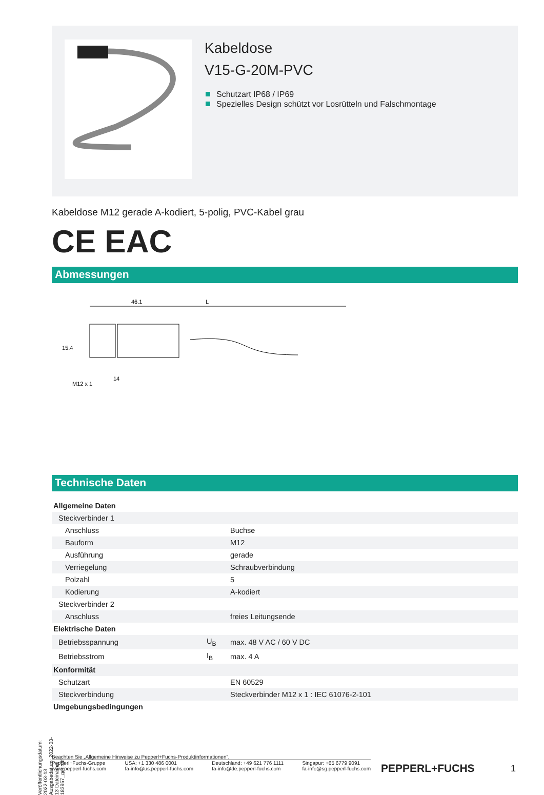Kabeldose
V15-G-20M-PVC
Schutzart IP68 / IP69
Spezielles Design schützt vor Losrütteln und Falschmontage
Kabeldose M12 gerade A-kodiert, 5-polig, PVC-Kabel grau
CE EAC
Abmessungen
46.1
L
15.4
M12 x 1
14
Technische Daten
| Allgemeine Daten | | |
| Steckverbinder 1 | | |
| Anschluss | | Buchse |
| Bauform | | M12 |
| Ausführung | | gerade |
| Verriegelung | | Schraubverbindung |
| Polzahl | | 5 |
| Kodierung | | A-kodiert |
| Steckverbinder 2 | | |
| Anschluss | | freies Leitungsende |
| Elektrische Daten | | |
| Betriebsspannung | U<sub>B</sub> | max. 48 V AC / 60 V DC |
| Betriebsstrom | I<sub>B</sub> | max. 4 A |
| Konformität | | |
| Schutzart | | EN 60529 |
| Steckverbindung | | Steckverbinder M12 x 1 : IEC 61076-2-101 |
| Umgebungsbedingungen | | |
Veröffentlichungsdatum: 2022-03-13 Ausgabedatum: 2022-03-13 Dateiname: 183957_ger.pdf
Beachten Sie „Allgemeine Hinweise zu Pepperl+Fuchs-Produktinformationen“.
Pepperl+Fuchs-Gruppe
www.pepperl-fuchs.com
USA: +1 330 486 0001
fa-info@us.pepperl-fuchs.com
Deutschland: +49 621 776 1111
fa-info@de.pepperl-fuchs.com
Singapur: +65 6779 9091
fa-info@sg.pepperl-fuchs.com
PEPPERL+FUCHS 1